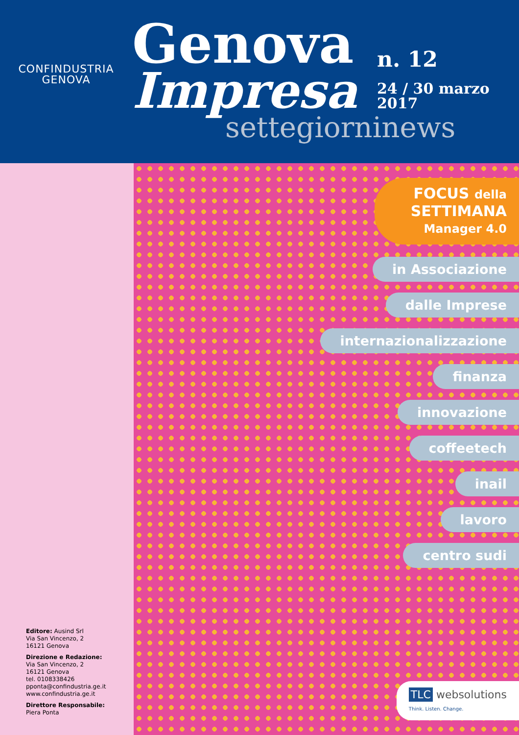CONFINDUSTRIA
GENOVA
Genova
Impresa
settegiorninews
n. 12
24 / 30 marzo
2017
Editore: Ausind Srl
Via San Vincenzo, 2
16121 Genova
Direzione e Redazione:
Via San Vincenzo, 2
16121 Genova
tel. 0108338426
pponta@confindustria.ge.it
www.confindustria.ge.it
Direttore Responsabile:
Piera Ponta
FOCUS della
SETTIMANA
Manager 4.0
in Associazione
dalle Imprese
internazionalizzazione
finanza
innovazione
coffeetech
inail
lavoro
centro sudi
TLC websolutions
Think. Listen. Change.